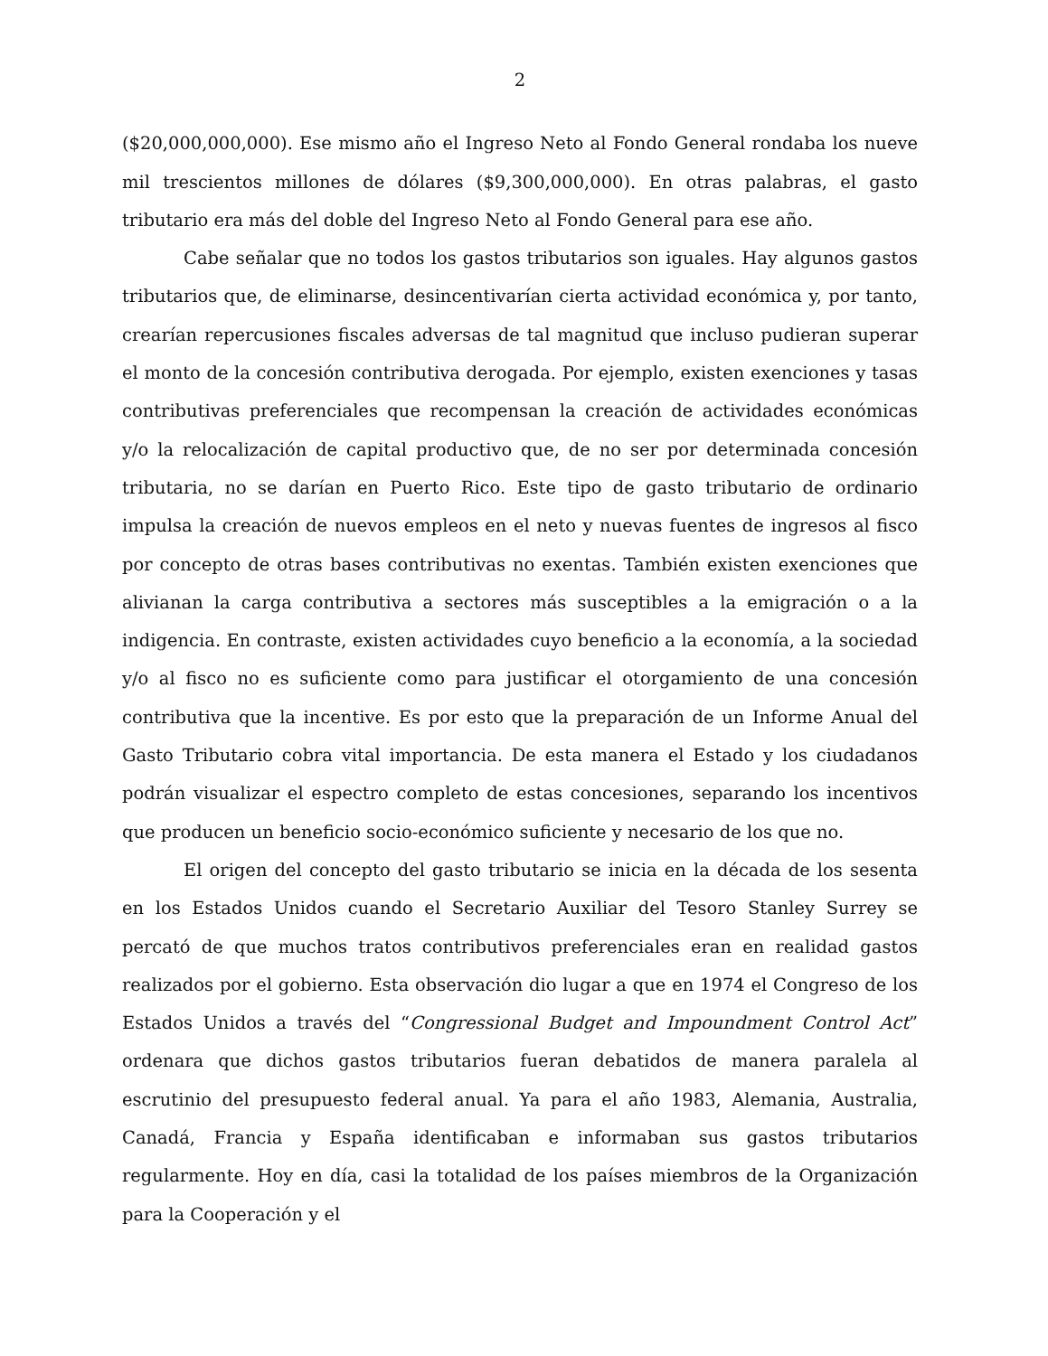2
($20,000,000,000). Ese mismo año el Ingreso Neto al Fondo General rondaba los nueve mil trescientos millones de dólares ($9,300,000,000). En otras palabras, el gasto tributario era más del doble del Ingreso Neto al Fondo General para ese año.
Cabe señalar que no todos los gastos tributarios son iguales. Hay algunos gastos tributarios que, de eliminarse, desincentivarían cierta actividad económica y, por tanto, crearían repercusiones fiscales adversas de tal magnitud que incluso pudieran superar el monto de la concesión contributiva derogada. Por ejemplo, existen exenciones y tasas contributivas preferenciales que recompensan la creación de actividades económicas y/o la relocalización de capital productivo que, de no ser por determinada concesión tributaria, no se darían en Puerto Rico. Este tipo de gasto tributario de ordinario impulsa la creación de nuevos empleos en el neto y nuevas fuentes de ingresos al fisco por concepto de otras bases contributivas no exentas. También existen exenciones que alivianan la carga contributiva a sectores más susceptibles a la emigración o a la indigencia. En contraste, existen actividades cuyo beneficio a la economía, a la sociedad y/o al fisco no es suficiente como para justificar el otorgamiento de una concesión contributiva que la incentive. Es por esto que la preparación de un Informe Anual del Gasto Tributario cobra vital importancia. De esta manera el Estado y los ciudadanos podrán visualizar el espectro completo de estas concesiones, separando los incentivos que producen un beneficio socio-económico suficiente y necesario de los que no.
El origen del concepto del gasto tributario se inicia en la década de los sesenta en los Estados Unidos cuando el Secretario Auxiliar del Tesoro Stanley Surrey se percató de que muchos tratos contributivos preferenciales eran en realidad gastos realizados por el gobierno. Esta observación dio lugar a que en 1974 el Congreso de los Estados Unidos a través del “Congressional Budget and Impoundment Control Act” ordenara que dichos gastos tributarios fueran debatidos de manera paralela al escrutinio del presupuesto federal anual. Ya para el año 1983, Alemania, Australia, Canadá, Francia y España identificaban e informaban sus gastos tributarios regularmente. Hoy en día, casi la totalidad de los países miembros de la Organización para la Cooperación y el